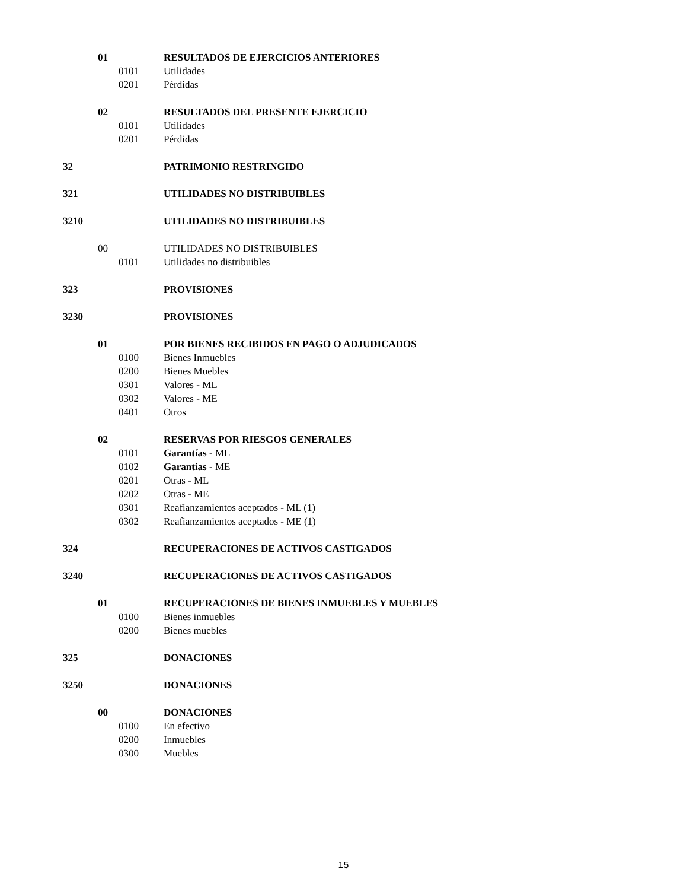01 RESULTADOS DE EJERCICIOS ANTERIORES
0101 Utilidades
0201 Pérdidas
02 RESULTADOS DEL PRESENTE EJERCICIO
0101 Utilidades
0201 Pérdidas
32 PATRIMONIO RESTRINGIDO
321 UTILIDADES NO DISTRIBUIBLES
3210 UTILIDADES NO DISTRIBUIBLES
00 UTILIDADES NO DISTRIBUIBLES
0101 Utilidades no distribuibles
323 PROVISIONES
3230 PROVISIONES
01 POR BIENES RECIBIDOS EN PAGO O ADJUDICADOS
0100 Bienes Inmuebles
0200 Bienes Muebles
0301 Valores - ML
0302 Valores - ME
0401 Otros
02 RESERVAS POR RIESGOS GENERALES
0101 Garantías - ML
0102 Garantías - ME
0201 Otras - ML
0202 Otras - ME
0301 Reafianzamientos aceptados - ML (1)
0302 Reafianzamientos aceptados - ME (1)
324 RECUPERACIONES DE ACTIVOS CASTIGADOS
3240 RECUPERACIONES DE ACTIVOS CASTIGADOS
01 RECUPERACIONES DE BIENES INMUEBLES Y MUEBLES
0100 Bienes inmuebles
0200 Bienes muebles
325 DONACIONES
3250 DONACIONES
00 DONACIONES
0100 En efectivo
0200 Inmuebles
0300 Muebles
15